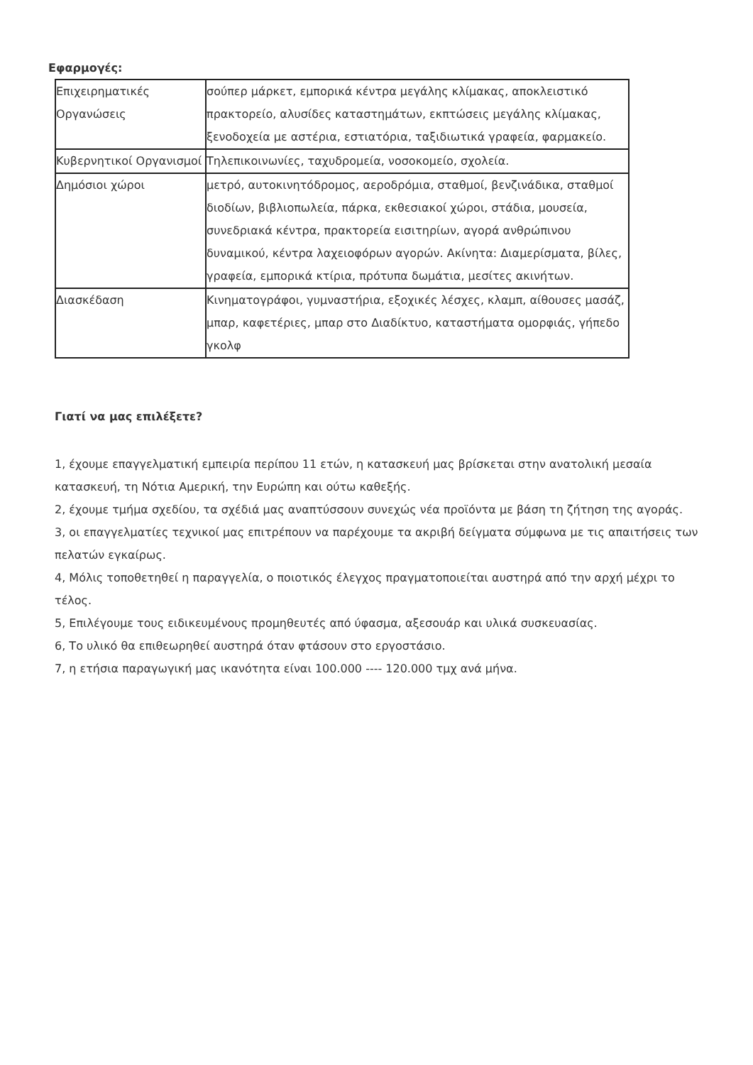Εφαρμογές:
| Επιχειρηματικές Οργανώσεις | σούπερ μάρκετ, εμπορικά κέντρα μεγάλης κλίμακας, αποκλειστικό πρακτορείο, αλυσίδες καταστημάτων, εκπτώσεις μεγάλης κλίμακας, ξενοδοχεία με αστέρια, εστιατόρια, ταξιδιωτικά γραφεία, φαρμακείο. |
| Κυβερνητικοί Οργανισμοί | Τηλεπικοινωνίες, ταχυδρομεία, νοσοκομείο, σχολεία. |
| Δημόσιοι χώροι | μετρό, αυτοκινητόδρομος, αεροδρόμια, σταθμοί, βενζινάδικα, σταθμοί διοδίων, βιβλιοπωλεία, πάρκα, εκθεσιακοί χώροι, στάδια, μουσεία, συνεδριακά κέντρα, πρακτορεία εισιτηρίων, αγορά ανθρώπινου δυναμικού, κέντρα λαχειοφόρων αγορών. Ακίνητα: Διαμερίσματα, βίλες, γραφεία, εμπορικά κτίρια, πρότυπα δωμάτια, μεσίτες ακινήτων. |
| Διασκέδαση | Κινηματογράφοι, γυμναστήρια, εξοχικές λέσχες, κλαμπ, αίθουσες μασάζ, μπαρ, καφετέριες, μπαρ στο Διαδίκτυο, καταστήματα ομορφιάς, γήπεδο γκολφ |
Γιατί να μας επιλέξετε?
1, έχουμε επαγγελματική εμπειρία περίπου 11 ετών, η κατασκευή μας βρίσκεται στην ανατολική μεσαία κατασκευή, τη Νότια Αμερική, την Ευρώπη και ούτω καθεξής.
2, έχουμε τμήμα σχεδίου, τα σχέδιά μας αναπτύσσουν συνεχώς νέα προϊόντα με βάση τη ζήτηση της αγοράς.
3, οι επαγγελματίες τεχνικοί μας επιτρέπουν να παρέχουμε τα ακριβή δείγματα σύμφωνα με τις απαιτήσεις των πελατών εγκαίρως.
4, Μόλις τοποθετηθεί η παραγγελία, ο ποιοτικός έλεγχος πραγματοποιείται αυστηρά από την αρχή μέχρι το τέλος.
5, Επιλέγουμε τους ειδικευμένους προμηθευτές από ύφασμα, αξεσουάρ και υλικά συσκευασίας.
6, Το υλικό θα επιθεωρηθεί αυστηρά όταν φτάσουν στο εργοστάσιο.
7, η ετήσια παραγωγική μας ικανότητα είναι 100.000 ---- 120.000 τμχ ανά μήνα.